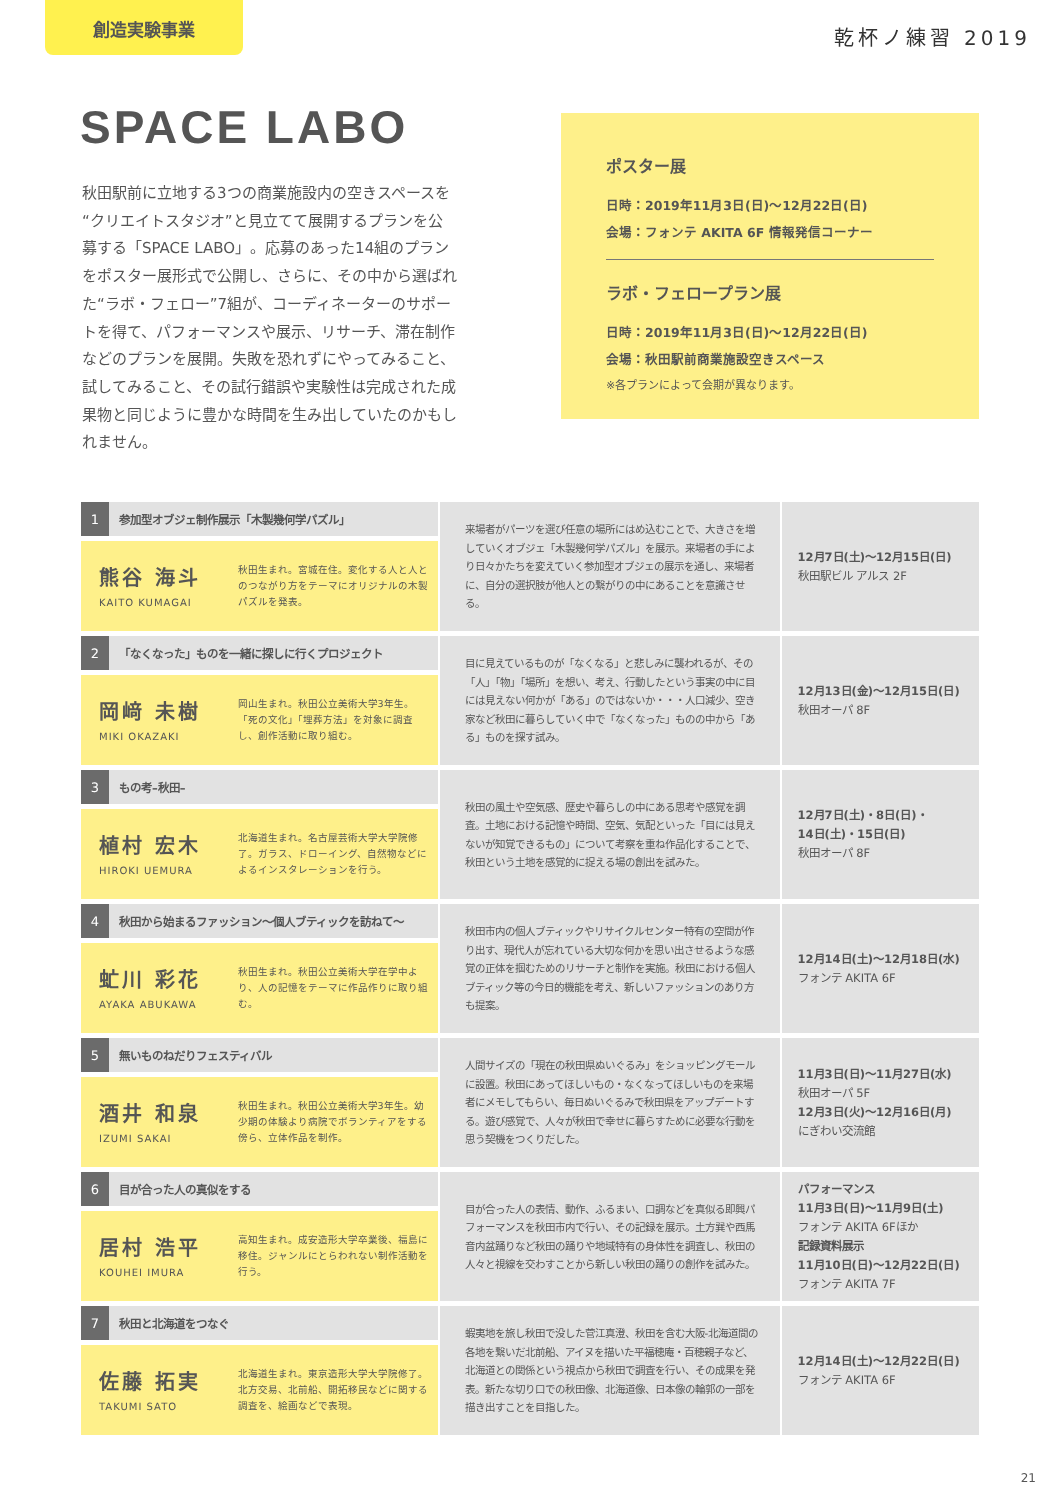創造実験事業
乾杯ノ練習 2019
SPACE LABO
秋田駅前に立地する3つの商業施設内の空きスペースを“クリエイトスタジオ”と見立てて展開するプランを公募する「SPACE LABO」。応募のあった14組のプランをポスター展形式で公開し、さらに、その中から選ばれた“ラボ・フェロー”7組が、コーディネーターのサポートを得て、パフォーマンスや展示、リサーチ、滞在制作などのプランを展開。失敗を恐れずにやってみること、試してみること、その試行錯誤や実験性は完成された成果物と同じように豊かな時間を生み出していたのかもしれません。
ポスター展
日時：2019年11月3日(日)～12月22日(日)
会場：フォンテ AKITA 6F 情報発信コーナー
ラボ・フェロープラン展
日時：2019年11月3日(日)～12月22日(日)
会場：秋田駅前商業施設空きスペース
※各プランによって会期が異なります。
| 1 | 参加型オブジェ制作展示「木製幾何学パズル」 | | 来場者がパーツを選び任意の場所にはめ込むことで、大きさを増していくオブジェ「木製幾何学パズル」を展示。来場者の手により日々かたちを変えていく参加型オブジェの展示を通し、来場者に、自分の選択肢が他人との繋がりの中にあることを意識させる。 | 12月7日(土)～12月15日(日) 秋田駅ビル アルス 2F |
| 熊谷 海斗 KAITO KUMAGAI | | 秋田生まれ。宮城在住。変化する人と人とのつながり方をテーマにオリジナルの木製パズルを発表。 | | |
| 2 | 「なくなった」ものを一緒に探しに行くプロジェクト | | 目に見えているものが「なくなる」と悲しみに襲われるが、その「人」「物」「場所」を想い、考え、行動したという事実の中に目には見えない何かが「ある」のではないか・・・人口減少、空き家など秋田に暮らしていく中で「なくなった」ものの中から「ある」ものを探す試み。 | 12月13日(金)～12月15日(日) 秋田オーパ 8F |
| 岡﨑 未樹 MIKI OKAZAKI | | 岡山生まれ。秋田公立美術大学3年生。「死の文化」「埋葬方法」を対象に調査し、創作活動に取り組む。 | | |
| 3 | もの考–秋田– | | 秋田の風土や空気感、歴史や暮らしの中にある思考や感覚を調査。土地における記憶や時間、空気、気配といった「目には見えないが知覚できるもの」について考察を重ね作品化することで、秋田という土地を感覚的に捉える場の創出を試みた。 | 12月7日(土)・8日(日)・ 14日(土)・15日(日) 秋田オーパ 8F |
| 植村 宏木 HIROKI UEMURA | | 北海道生まれ。名古屋芸術大学大学院修了。ガラス、ドローイング、自然物などによるインスタレーションを行う。 | | |
| 4 | 秋田から始まるファッション～個人ブティックを訪ねて～ | | 秋田市内の個人ブティックやリサイクルセンター特有の空間が作り出す、現代人が忘れている大切な何かを思い出させるような感覚の正体を掴むためのリサーチと制作を実施。秋田における個人ブティック等の今日的機能を考え、新しいファッションのあり方も提案。 | 12月14日(土)～12月18日(水) フォンテ AKITA 6F |
| 虻川 彩花 AYAKA ABUKAWA | | 秋田生まれ。秋田公立美術大学在学中より、人の記憶をテーマに作品作りに取り組む。 | | |
| 5 | 無いものねだりフェスティバル | | 人間サイズの「現在の秋田県ぬいぐるみ」をショッピングモールに設置。秋田にあってほしいもの・なくなってほしいものを来場者にメモしてもらい、毎日ぬいぐるみで秋田県をアップデートする。遊び感覚で、人々が秋田で幸せに暮らすために必要な行動を思う契機をつくりだした。 | 11月3日(日)～11月27日(水) 秋田オーパ 5F 12月3日(火)～12月16日(月) にぎわい交流館 |
| 酒井 和泉 IZUMI SAKAI | | 秋田生まれ。秋田公立美術大学3年生。幼少期の体験より病院でボランティアをする傍ら、立体作品を制作。 | | |
| 6 | 目が合った人の真似をする | | 目が合った人の表情、動作、ふるまい、口調などを真似る即興パフォーマンスを秋田市内で行い、その記録を展示。土方巽や西馬音内盆踊りなど秋田の踊りや地域特有の身体性を調査し、秋田の人々と視線を交わすことから新しい秋田の踊りの創作を試みた。 | パフォーマンス 11月3日(日)～11月9日(土) フォンテ AKITA 6Fほか 記録資料展示 11月10日(日)～12月22日(日) フォンテ AKITA 7F |
| 居村 浩平 KOUHEI IMURA | | 高知生まれ。成安造形大学卒業後、福島に移住。ジャンルにとらわれない制作活動を行う。 | | |
| 7 | 秋田と北海道をつなぐ | | 蝦夷地を旅し秋田で没した菅江真澄、秋田を含む大阪-北海道間の各地を繋いだ北前船、アイヌを描いた平福穂庵・百穂親子など、北海道との関係という視点から秋田で調査を行い、その成果を発表。新たな切り口での秋田像、北海道像、日本像の輪郭の一部を描き出すことを目指した。 | 12月14日(土)～12月22日(日) フォンテ AKITA 6F |
| 佐藤 拓実 TAKUMI SATO | | 北海道生まれ。東京造形大学大学院修了。北方交易、北前船、開拓移民などに関する調査を、絵画などで表現。 | | |
21